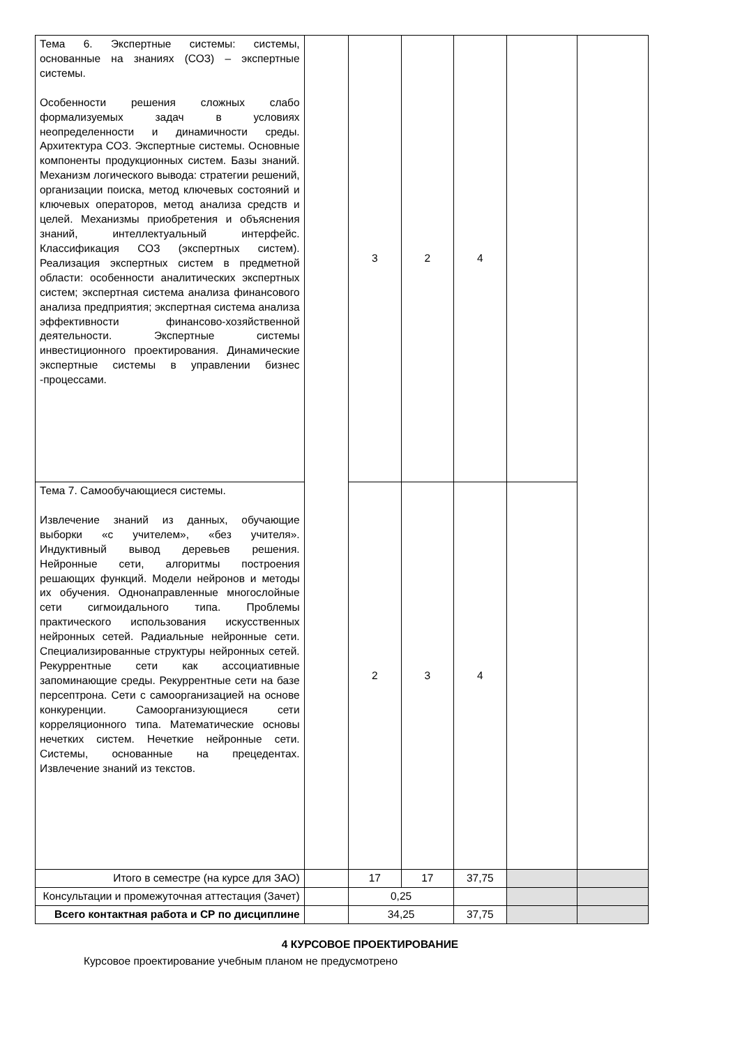| Тема 6. Экспертные системы: системы, основанные на знаниях (СОЗ) – экспертные системы. Особенности решения сложных слабо формализуемых задач в условиях неопределенности и динамичности среды. Архитектура СОЗ. Экспертные системы. Основные компоненты продукционных систем. Базы знаний. Механизм логического вывода: стратегии решений, организации поиска, метод ключевых состояний и ключевых операторов, метод анализа средств и целей. Механизмы приобретения и объяснения знаний, интеллектуальный интерфейс. Классификация СОЗ (экспертных систем). Реализация экспертных систем в предметной области: особенности аналитических экспертных систем; экспертная система анализа финансового анализа предприятия; экспертная система анализа эффективности финансово-хозяйственной деятельности. Экспертные системы инвестиционного проектирования. Динамические экспертные системы в управлении бизнес -процессами. | | 3 | 2 | 4 | | |
| Тема 7. Самообучающиеся системы. Извлечение знаний из данных, обучающие выборки «с учителем», «без учителя». Индуктивный вывод деревьев решения. Нейронные сети, алгоритмы построения решающих функций. Модели нейронов и методы их обучения. Однонаправленные многослойные сети сигмоидального типа. Проблемы практического использования искусственных нейронных сетей. Радиальные нейронные сети. Специализированные структуры нейронных сетей. Рекуррентные сети как ассоциативные запоминающие среды. Рекуррентные сети на базе персептрона. Сети с самоорганизацией на основе конкуренции. Самоорганизующиеся сети корреляционного типа. Математические основы нечетких систем. Нечеткие нейронные сети. Системы, основанные на прецедентах. Извлечение знаний из текстов. | | 2 | 3 | 4 | | |
| Итого в семестре (на курсе для ЗАО) | | 17 | 17 | 37,75 | | |
| Консультации и промежуточная аттестация (Зачет) | | 0,25 | | | | |
| Всего контактная работа и СР по дисциплине | | 34,25 | | 37,75 | | |
4 КУРСОВОЕ ПРОЕКТИРОВАНИЕ
Курсовое проектирование учебным планом не предусмотрено